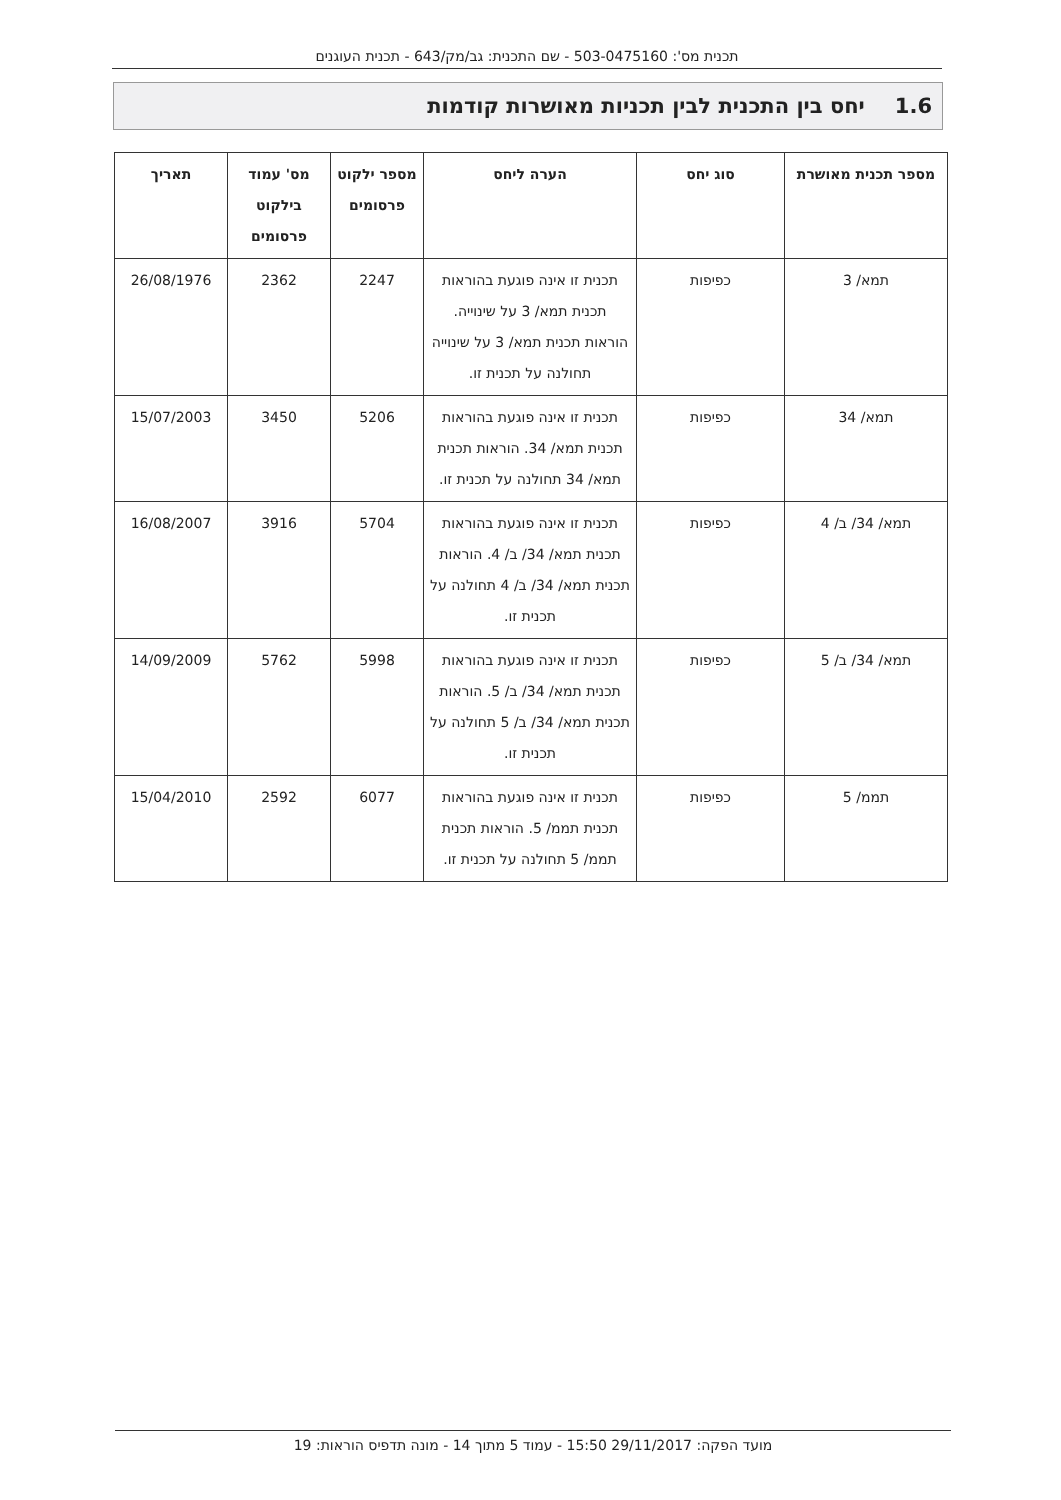תכנית מס': 503-0475160 - שם התכנית: גב/מק/643 - תכנית העוגנים
1.6 יחס בין התכנית לבין תכניות מאושרות קודמות
| מספר תכנית מאושרת | סוג יחס | הערה ליחס | מספר ילקוט פרסומים | מס' עמוד בילקוט פרסומים | תאריך |
| --- | --- | --- | --- | --- | --- |
| תמא/ 3 | כפיפות | תכנית זו אינה פוגעת בהוראות תכנית תמא/ 3 על שינוייה. הוראות תכנית תמא/ 3 על שינוייה תחולנה על תכנית זו. | 2247 | 2362 | 26/08/1976 |
| תמא/ 34 | כפיפות | תכנית זו אינה פוגעת בהוראות תכנית תמא/ 34. הוראות תכנית תמא/ 34 תחולנה על תכנית זו. | 5206 | 3450 | 15/07/2003 |
| תמא/ 34/ ב/ 4 | כפיפות | תכנית זו אינה פוגעת בהוראות תכנית תמא/ 34/ ב/ 4. הוראות תכנית תמא/ 34/ ב/ 4 תחולנה על תכנית זו. | 5704 | 3916 | 16/08/2007 |
| תמא/ 34/ ב/ 5 | כפיפות | תכנית זו אינה פוגעת בהוראות תכנית תמא/ 34/ ב/ 5. הוראות תכנית תמא/ 34/ ב/ 5 תחולנה על תכנית זו. | 5998 | 5762 | 14/09/2009 |
| תממ/ 5 | כפיפות | תכנית זו אינה פוגעת בהוראות תכנית תממ/ 5. הוראות תכנית תממ/ 5 תחולנה על תכנית זו. | 6077 | 2592 | 15/04/2010 |
מועד הפקה: 29/11/2017 15:50 - עמוד 5 מתוך 14 - מונה תדפיס הוראות: 19